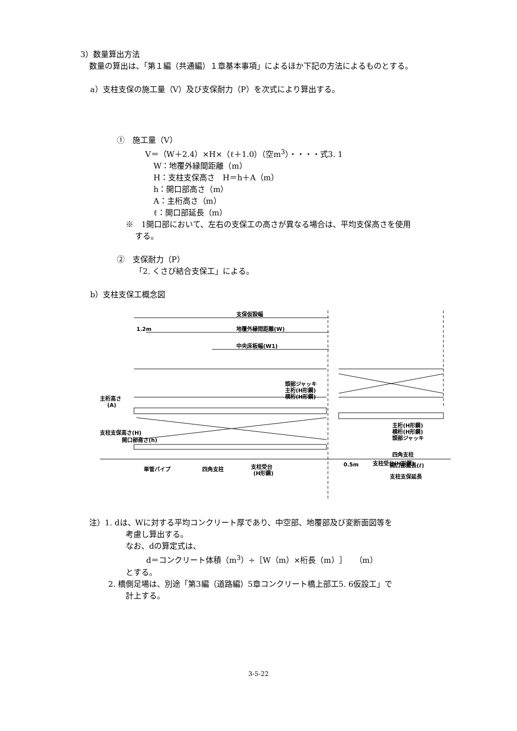3）数量算出方法
数量の算出は、「第１編（共通編）１章基本事項」によるほか下記の方法によるものとする。
a）支柱支保の施工量（V）及び支保耐力（P）を次式により算出する。
①　施工量（V）
V＝（W＋2.4）×H×（ℓ＋1.0）（空m<sup>3</sup>）・・・・式3. 1
W：地覆外縁間距離（m）
H：支柱支保高さ　H＝h＋A（m）
h：開口部高さ（m）
A：主桁高さ（m）
ℓ：開口部延長（m）
※　1開口部において、左右の支保工の高さが異なる場合は、平均支保高さを使用
する。
②　支保耐力（P）
「2. くさび結合支保工」による。
b）支柱支保工概念図
支保仮設幅
1.2m
地覆外縁間距離(W)
中央床板幅(W1)
頭部ジャッキ
主桁(H形鋼)
横桁(H形鋼)
主桁高さ
(A)
支柱支保高さ(H)
開口部高さ(h)
主桁(H形鋼)
横桁(H形鋼)
頭部ジャッキ
四角支柱
支柱受台(H形鋼)
単管パイプ
四角支柱
支柱受台
(H形鋼)
0.5m
開口部延長(ℓ)
支柱支保延長
注）1. dは、Wに対する平均コンクリート厚であり、中空部、地覆部及び変断面図等を
考慮し算出する。
なお、dの算定式は、
d＝コンクリート体積（m<sup>3</sup>）÷［W（m）×桁長（m）］　（m）
とする。
2. 橋側足場は、別途「第3編（道路編）5章コンクリート橋上部工5. 6仮設工」で
計上する。
3-5-22